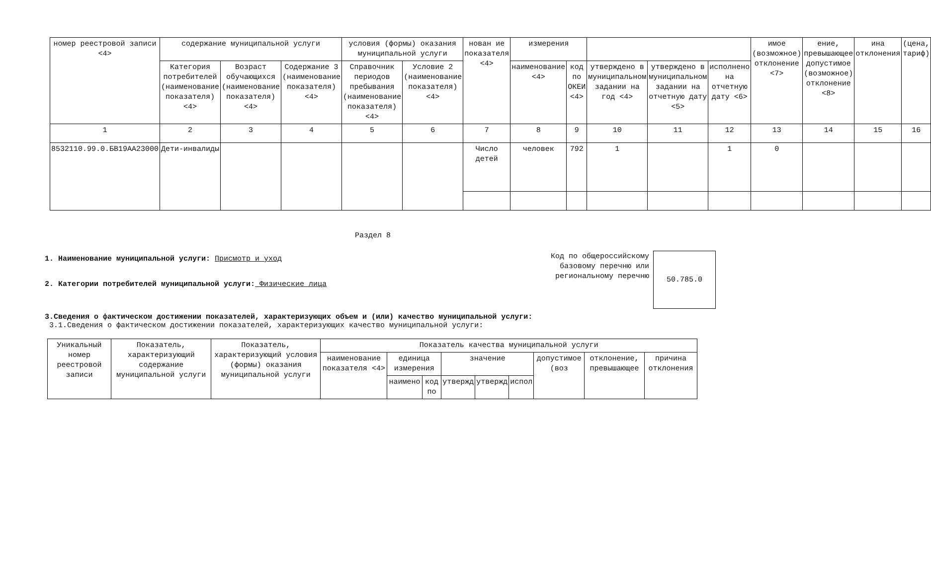| номер реестровой записи <4> | содержание муниципальной услуги | | | условия (формы) оказания муниципальной услуги | | нован ие показателя <4> | измерения | | | | | имое (возможное) отклонение <7> | ение, превышающее допустимое (возможное) отклонение <8> | ина отклонения | (цена, тариф) |
| --- | --- | --- | --- | --- | --- | --- | --- | --- | --- | --- | --- | --- | --- | --- | --- |
| | Категория потребителей (наименование показателя) <4> | Возраст обучающихся (наименование показателя) <4> | Содержание 3 (наименование показателя) <4> | Справочник периодов пребывания (наименование показателя) <4> | Условие 2 (наименование показателя) <4> | | наименование <4> | код по ОКЕИ <4> | утверждено в муниципальном задании на год <4> | утверждено в муниципальном задании на отчетную дату <5> | исполнено на отчетную дату <6> | | | | |
| 1 | 2 | 3 | 4 | 5 | 6 | 7 | 8 | 9 | 10 | 11 | 12 | 13 | 14 | 15 | 16 |
| 8532110.99.0.БВ19АА23000 | Дети-инвалиды | | | | | Число детей | человек | 792 | 1 | | 1 | 0 | | | |
Раздел 8
1. Наименование муниципальной услуги: Присмотр и уход
2. Категории потребителей муниципальной услуги: Физические лица
Код по общероссийскому базовому перечню или региональному перечню
50.785.0
3.Сведения о фактическом достижении показателей, характеризующих объем и (или) качество муниципальной услуги:
3.1.Сведения о фактическом достижении показателей, характеризующих качество муниципальной услуги:
| Уникальный номер реестровой записи | Показатель, характеризующий содержание муниципальной услуги | Показатель, характеризующий условия (формы) оказания муниципальной услуги | Показатель качества муниципальной услуги | | | | | | | | |
| --- | --- | --- | --- | --- | --- | --- | --- | --- | --- | --- | --- |
| | | | наименование показателя <4> | единица измерения | | значение | | | допустимое (воз | отклонение, превышающее | причина отклонения |
| | | | | наимено | код по | утвержд | утвержд | испол | | | |